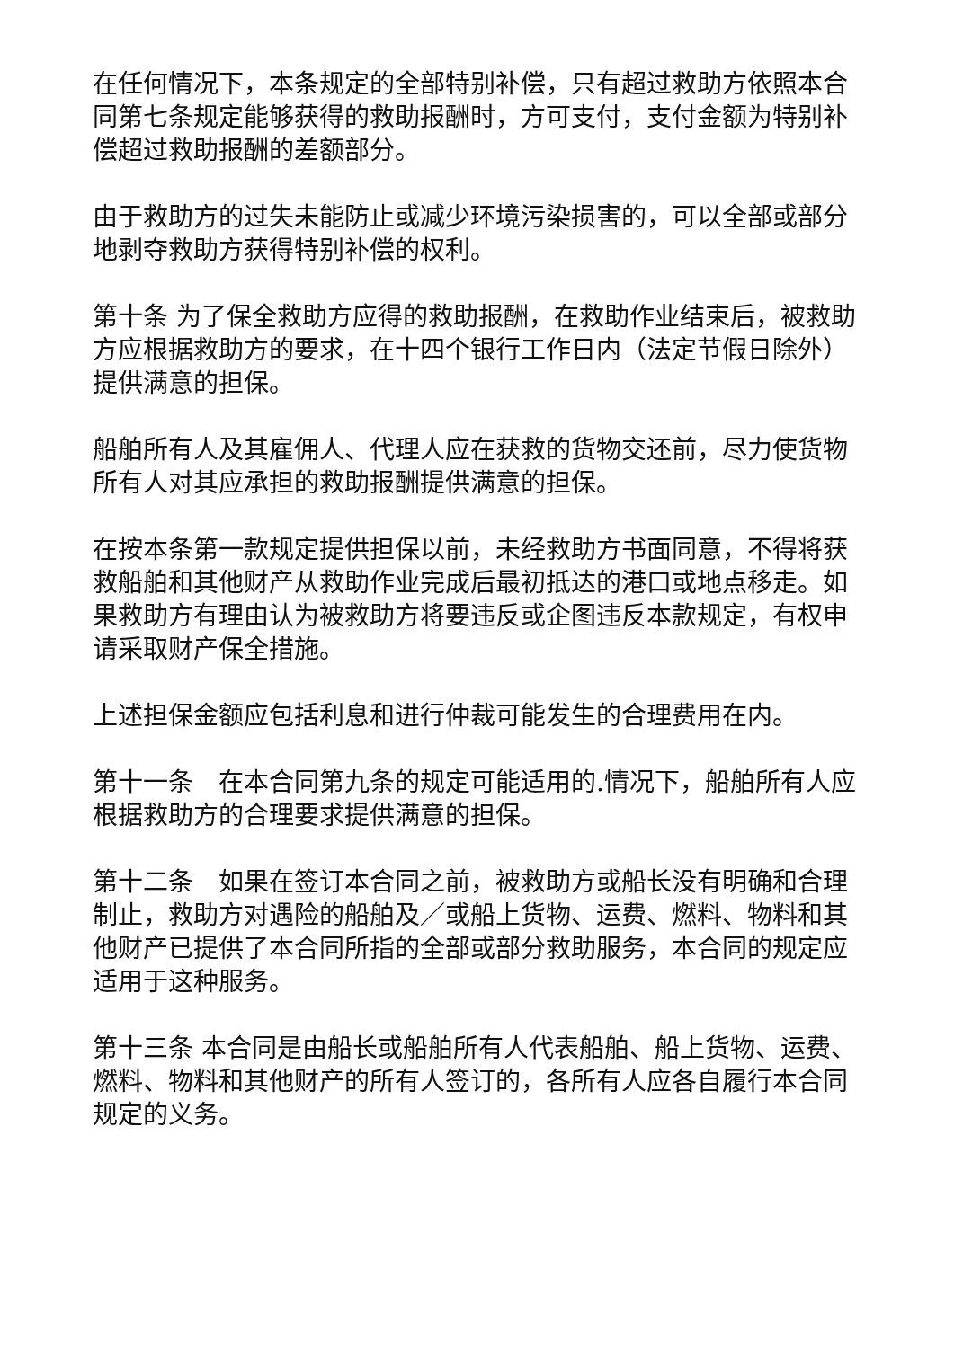在任何情况下，本条规定的全部特别补偿，只有超过救助方依照本合同第七条规定能够获得的救助报酬时，方可支付，支付金额为特别补偿超过救助报酬的差额部分。
由于救助方的过失未能防止或减少环境污染损害的，可以全部或部分地剥夺救助方获得特别补偿的权利。
第十条 为了保全救助方应得的救助报酬，在救助作业结束后，被救助方应根据救助方的要求，在十四个银行工作日内（法定节假日除外）提供满意的担保。
船舶所有人及其雇佣人、代理人应在获救的货物交还前，尽力使货物所有人对其应承担的救助报酬提供满意的担保。
在按本条第一款规定提供担保以前，未经救助方书面同意，不得将获救船舶和其他财产从救助作业完成后最初抵达的港口或地点移走。如果救助方有理由认为被救助方将要违反或企图违反本款规定，有权申请采取财产保全措施。
上述担保金额应包括利息和进行仲裁可能发生的合理费用在内。
第十一条　在本合同第九条的规定可能适用的.情况下，船舶所有人应根据救助方的合理要求提供满意的担保。
第十二条　如果在签订本合同之前，被救助方或船长没有明确和合理制止，救助方对遇险的船舶及／或船上货物、运费、燃料、物料和其他财产已提供了本合同所指的全部或部分救助服务，本合同的规定应适用于这种服务。
第十三条 本合同是由船长或船舶所有人代表船舶、船上货物、运费、燃料、物料和其他财产的所有人签订的，各所有人应各自履行本合同规定的义务。